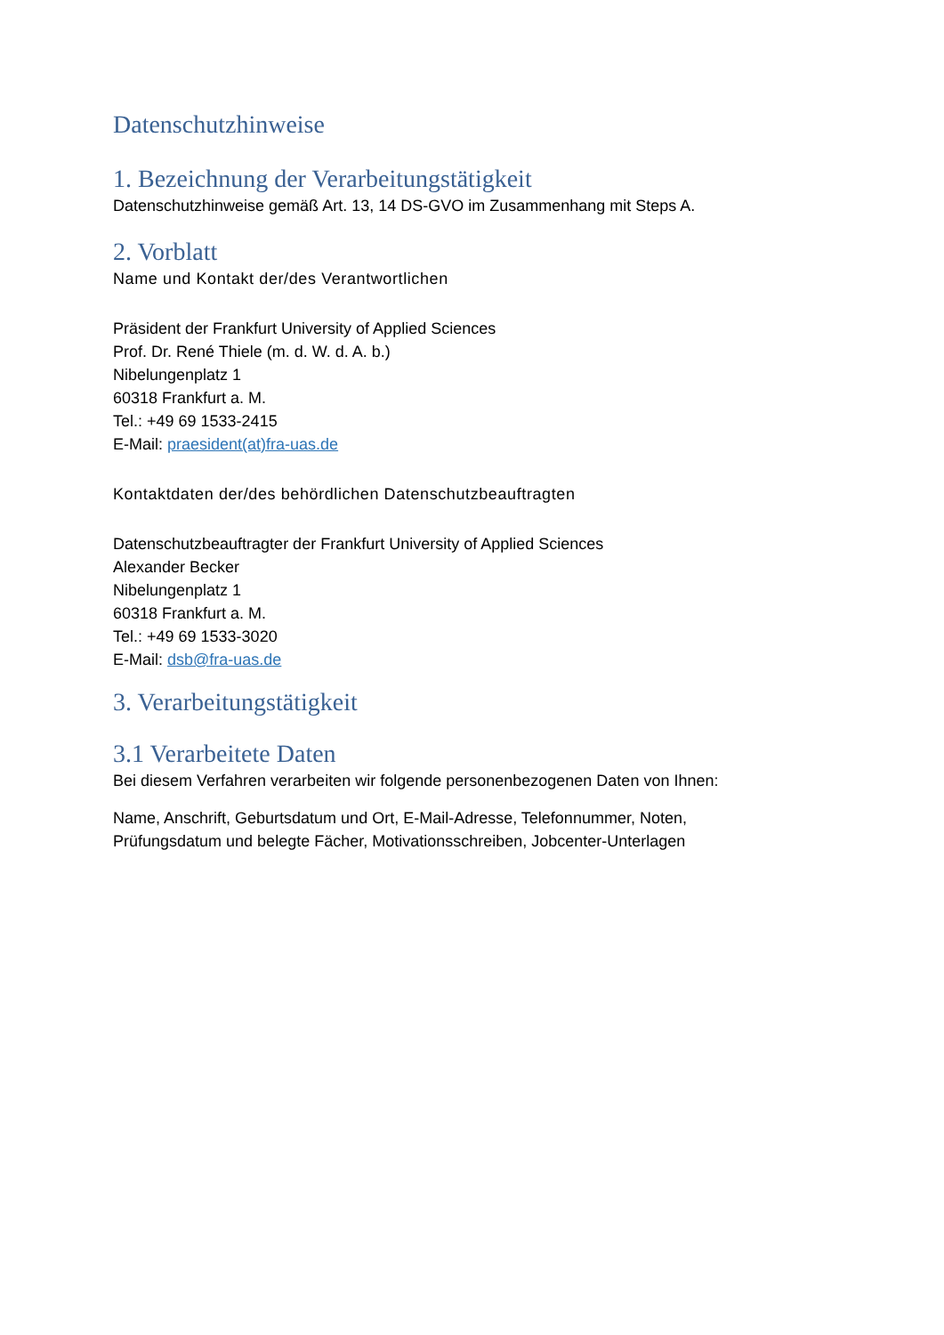Datenschutzhinweise
1. Bezeichnung der Verarbeitungstätigkeit
Datenschutzhinweise gemäß Art. 13, 14 DS-GVO im Zusammenhang mit Steps A.
2. Vorblatt
Name und Kontakt der/des Verantwortlichen
Präsident der Frankfurt University of Applied Sciences
Prof. Dr. René Thiele (m. d. W. d. A. b.)
Nibelungenplatz 1
60318 Frankfurt a. M.
Tel.: +49 69 1533-2415
E-Mail: praesident(at)fra-uas.de
Kontaktdaten der/des behördlichen Datenschutzbeauftragten
Datenschutzbeauftragter der Frankfurt University of Applied Sciences
Alexander Becker
Nibelungenplatz 1
60318 Frankfurt a. M.
Tel.: +49 69 1533-3020
E-Mail: dsb@fra-uas.de
3. Verarbeitungstätigkeit
3.1 Verarbeitete Daten
Bei diesem Verfahren verarbeiten wir folgende personenbezogenen Daten von Ihnen:
Name, Anschrift, Geburtsdatum und Ort, E-Mail-Adresse, Telefonnummer, Noten,
Prüfungsdatum und belegte Fächer, Motivationsschreiben, Jobcenter-Unterlagen